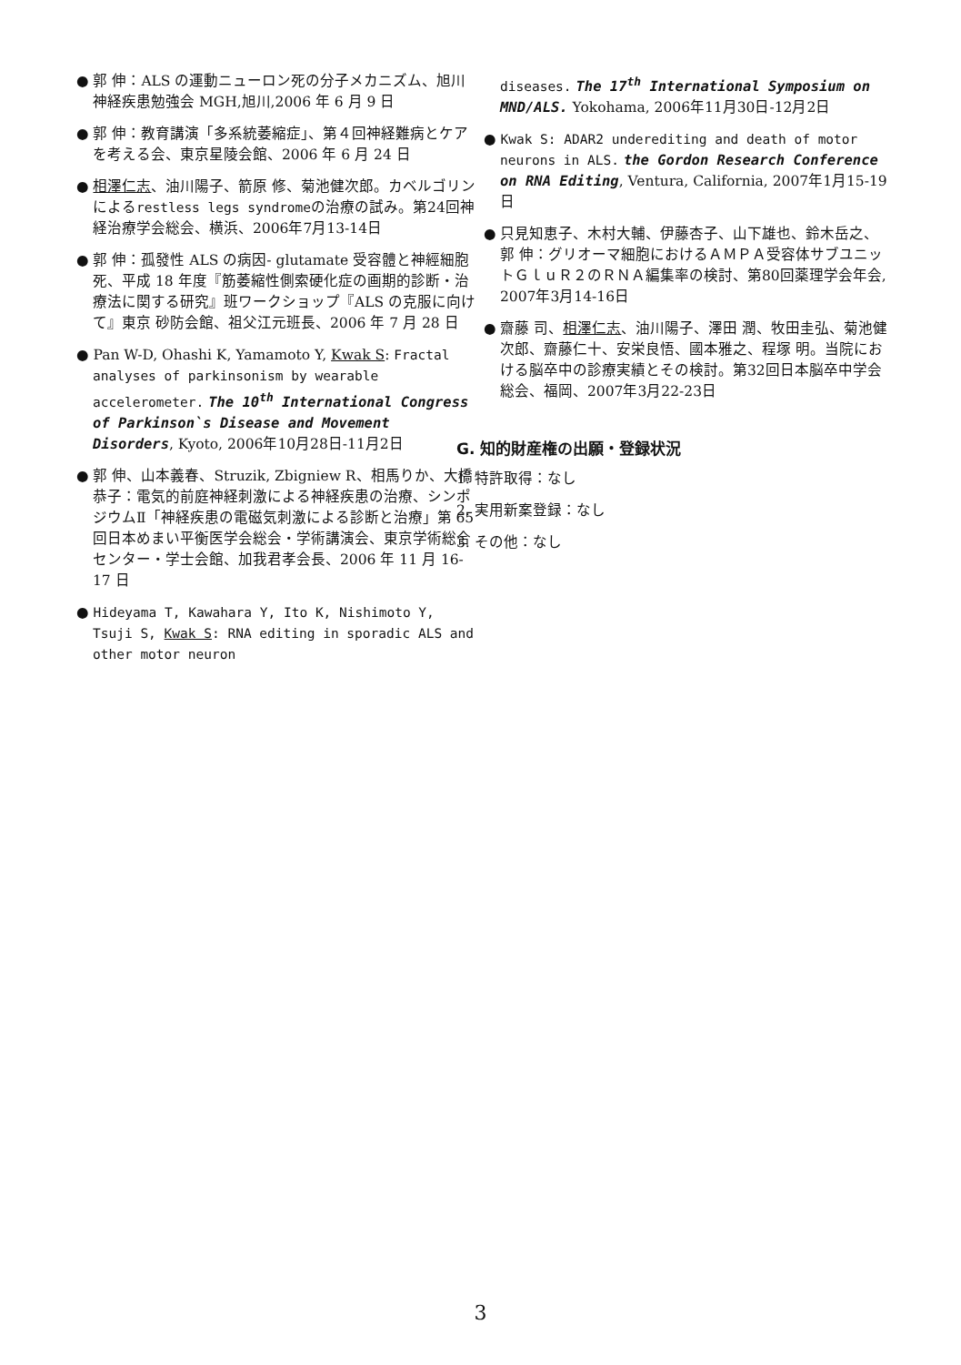● 郭 伸：ALS の運動ニューロン死の分子メカニズム、旭川神経疾患勉強会 MGH,旭川,2006 年 6 月 9 日
● 郭 伸：教育講演「多系統萎縮症」、第４回神経難病とケアを考える会、東京星陵会館、2006 年 6 月 24 日
● 相澤仁志、油川陽子、箭原 修、菊池健次郎。カベルゴリンによるrestless legs syndromeの治療の試み。第24回神経治療学会総会、横浜、2006年7月13-14日
● 郭 伸：孤發性 ALS の病因- glutamate 受容體と神經細胞死、平成 18 年度『筋萎縮性側索硬化症の画期的診断・治療法に関する研究』班ワークショップ『ALS の克服に向けて』東京 砂防会館、祖父江元班長、2006 年 7 月 28 日
● Pan W-D, Ohashi K, Yamamoto Y, Kwak S: Fractal analyses of parkinsonism by wearable accelerometer. The 10<sup>th</sup> International Congress of Parkinson`s Disease and Movement Disorders, Kyoto, 2006年10月28日-11月2日
● 郭 伸、山本義春、Struzik, Zbigniew R、相馬りか、大橋恭子：電気的前庭神経刺激による神経疾患の治療、シンポジウムⅡ「神経疾患の電磁気刺激による診断と治療」第 65 回日本めまい平衡医学会総会・学術講演会、東京学術総合センター・学士会館、加我君孝会長、2006 年 11 月 16-17 日
● Hideyama T, Kawahara Y, Ito K, Nishimoto Y, Tsuji S, Kwak S: RNA editing in sporadic ALS and other motor neuron
diseases. The 17<sup>th</sup> International Symposium on MND/ALS. Yokohama, 2006年11月30日-12月2日
● Kwak S: ADAR2 underediting and death of motor neurons in ALS. the Gordon Research Conference on RNA Editing, Ventura, California, 2007年1月15-19日
● 只見知恵子、木村大輔、伊藤杏子、山下雄也、鈴木岳之、郭 伸：グリオーマ細胞におけるＡＭＰＡ受容体サブユニットＧｌｕＲ２のＲＮＡ編集率の検討、第80回薬理学会年会, 2007年3月14-16日
● 齋藤 司、相澤仁志、油川陽子、澤田 潤、牧田圭弘、菊池健次郎、齋藤仁十、安栄良悟、國本雅之、程塚 明。当院における脳卒中の診療実績とその検討。第32回日本脳卒中学会総会、福岡、2007年3月22-23日
G. 知的財産権の出願・登録状況
1. 特許取得：なし
2. 実用新案登録：なし
3. その他：なし
3